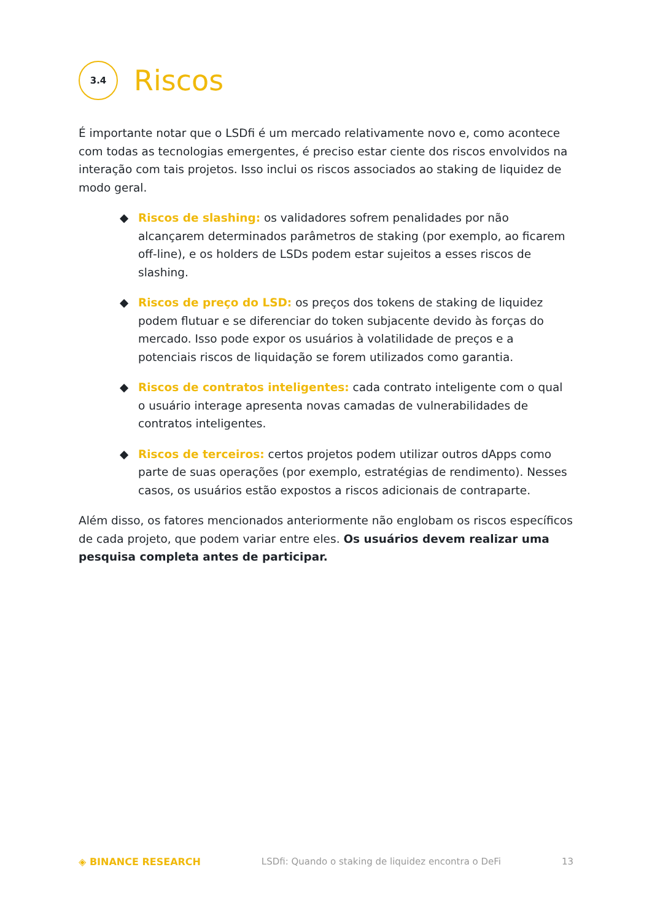3.4
Riscos
É importante notar que o LSDfi é um mercado relativamente novo e, como acontece com todas as tecnologias emergentes, é preciso estar ciente dos riscos envolvidos na interação com tais projetos. Isso inclui os riscos associados ao staking de liquidez de modo geral.
◆ Riscos de slashing: os validadores sofrem penalidades por não alcançarem determinados parâmetros de staking (por exemplo, ao ficarem off-line), e os holders de LSDs podem estar sujeitos a esses riscos de slashing.
◆ Riscos de preço do LSD: os preços dos tokens de staking de liquidez podem flutuar e se diferenciar do token subjacente devido às forças do mercado. Isso pode expor os usuários à volatilidade de preços e a potenciais riscos de liquidação se forem utilizados como garantia.
◆ Riscos de contratos inteligentes: cada contrato inteligente com o qual o usuário interage apresenta novas camadas de vulnerabilidades de contratos inteligentes.
◆ Riscos de terceiros: certos projetos podem utilizar outros dApps como parte de suas operações (por exemplo, estratégias de rendimento). Nesses casos, os usuários estão expostos a riscos adicionais de contraparte.
Além disso, os fatores mencionados anteriormente não englobam os riscos específicos de cada projeto, que podem variar entre eles. Os usuários devem realizar uma pesquisa completa antes de participar.
◈ BINANCE RESEARCH LSDfi: Quando o staking de liquidez encontra o DeFi 13